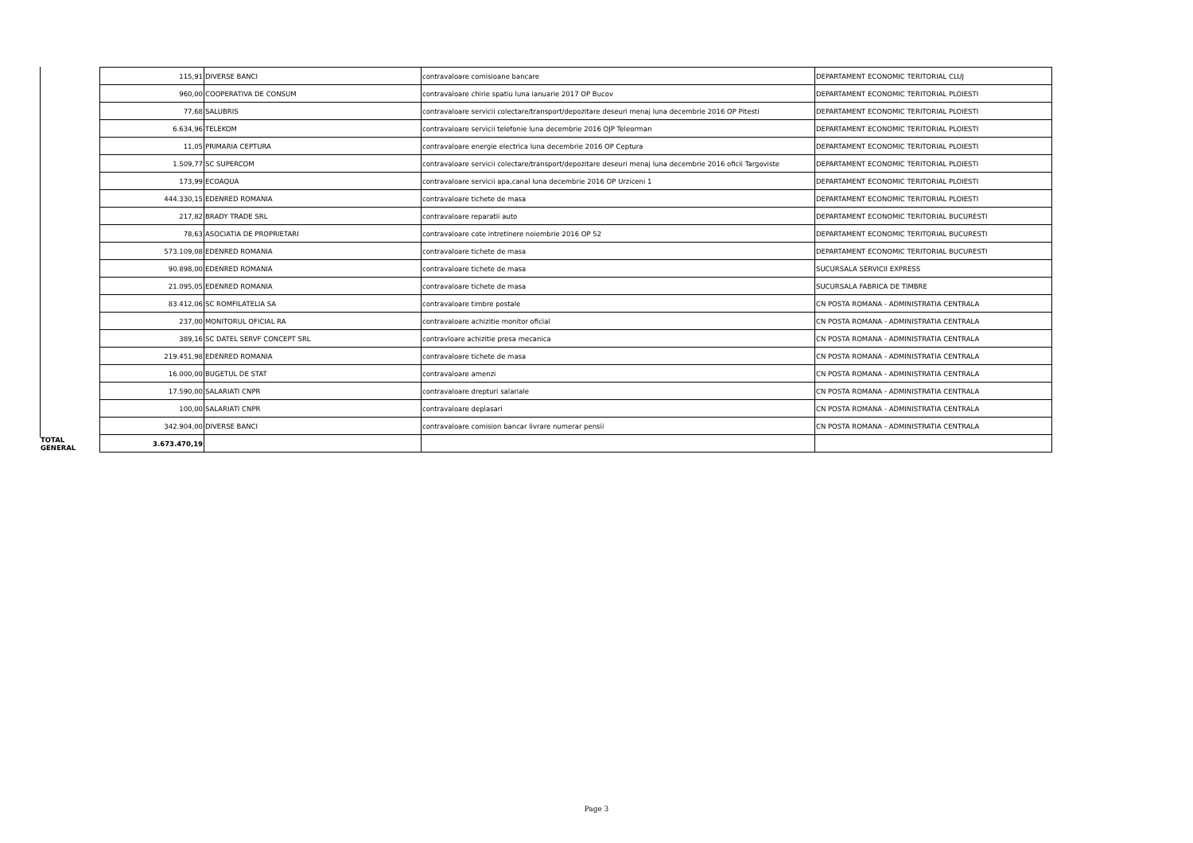| | 115,91 | DIVERSE BANCI | contravaloare comisioane bancare | DEPARTAMENT ECONOMIC TERITORIAL CLUJ |
| | 960,00 | COOPERATIVA DE CONSUM | contravaloare chirie spatiu luna ianuarie 2017 OP Bucov | DEPARTAMENT ECONOMIC TERITORIAL PLOIESTI |
| | 77,68 | SALUBRIS | contravaloare servicii colectare/transport/depozitare deseuri menaj luna decembrie 2016 OP Pitesti | DEPARTAMENT ECONOMIC TERITORIAL PLOIESTI |
| | 6.634,96 | TELEKOM | contravaloare servicii telefonie luna decembrie 2016 OJP Teleorman | DEPARTAMENT ECONOMIC TERITORIAL PLOIESTI |
| | 11,05 | PRIMARIA CEPTURA | contravaloare energie electrica luna decembrie 2016 OP Ceptura | DEPARTAMENT ECONOMIC TERITORIAL PLOIESTI |
| | 1.509,77 | SC SUPERCOM | contravaloare servicii colectare/transport/depozitare deseuri menaj luna decembrie 2016 oficii Targoviste | DEPARTAMENT ECONOMIC TERITORIAL PLOIESTI |
| | 173,99 | ECOAQUA | contravaloare servicii apa,canal luna decembrie 2016 OP Urziceni 1 | DEPARTAMENT ECONOMIC TERITORIAL PLOIESTI |
| | 444.330,15 | EDENRED ROMANIA | contravaloare tichete de masa | DEPARTAMENT ECONOMIC TERITORIAL PLOIESTI |
| | 217,82 | BRADY TRADE SRL | contravaloare reparatii auto | DEPARTAMENT ECONOMIC TERITORIAL BUCURESTI |
| | 78,63 | ASOCIATIA DE PROPRIETARI | contravaloare cote intretinere noiembrie 2016 OP 52 | DEPARTAMENT ECONOMIC TERITORIAL BUCURESTI |
| | 573.109,08 | EDENRED ROMANIA | contravaloare tichete de masa | DEPARTAMENT ECONOMIC TERITORIAL BUCURESTI |
| | 90.898,00 | EDENRED ROMANIA | contravaloare tichete de masa | SUCURSALA SERVICII EXPRESS |
| | 21.095,05 | EDENRED ROMANIA | contravaloare tichete de masa | SUCURSALA FABRICA DE TIMBRE |
| | 83.412,06 | SC ROMFILATELIA SA | contravaloare timbre postale | CN POSTA ROMANA - ADMINISTRATIA CENTRALA |
| | 237,00 | MONITORUL OFICIAL RA | contravaloare achizitie monitor oficial | CN POSTA ROMANA - ADMINISTRATIA CENTRALA |
| | 389,16 | SC DATEL SERVF CONCEPT SRL | contravloare achizitie presa mecanica | CN POSTA ROMANA - ADMINISTRATIA CENTRALA |
| | 219.451,98 | EDENRED ROMANIA | contravaloare tichete de masa | CN POSTA ROMANA - ADMINISTRATIA CENTRALA |
| | 16.000,00 | BUGETUL DE STAT | contravaloare amenzi | CN POSTA ROMANA - ADMINISTRATIA CENTRALA |
| | 17.590,00 | SALARIATI CNPR | contravaloare drepturi salariale | CN POSTA ROMANA - ADMINISTRATIA CENTRALA |
| | 100,00 | SALARIATI CNPR | contravaloare deplasari | CN POSTA ROMANA - ADMINISTRATIA CENTRALA |
| | 342.904,00 | DIVERSE BANCI | contravaloare comision bancar livrare numerar pensii | CN POSTA ROMANA - ADMINISTRATIA CENTRALA |
| TOTAL GENERAL | 3.673.470,19 | | | |
Page 3